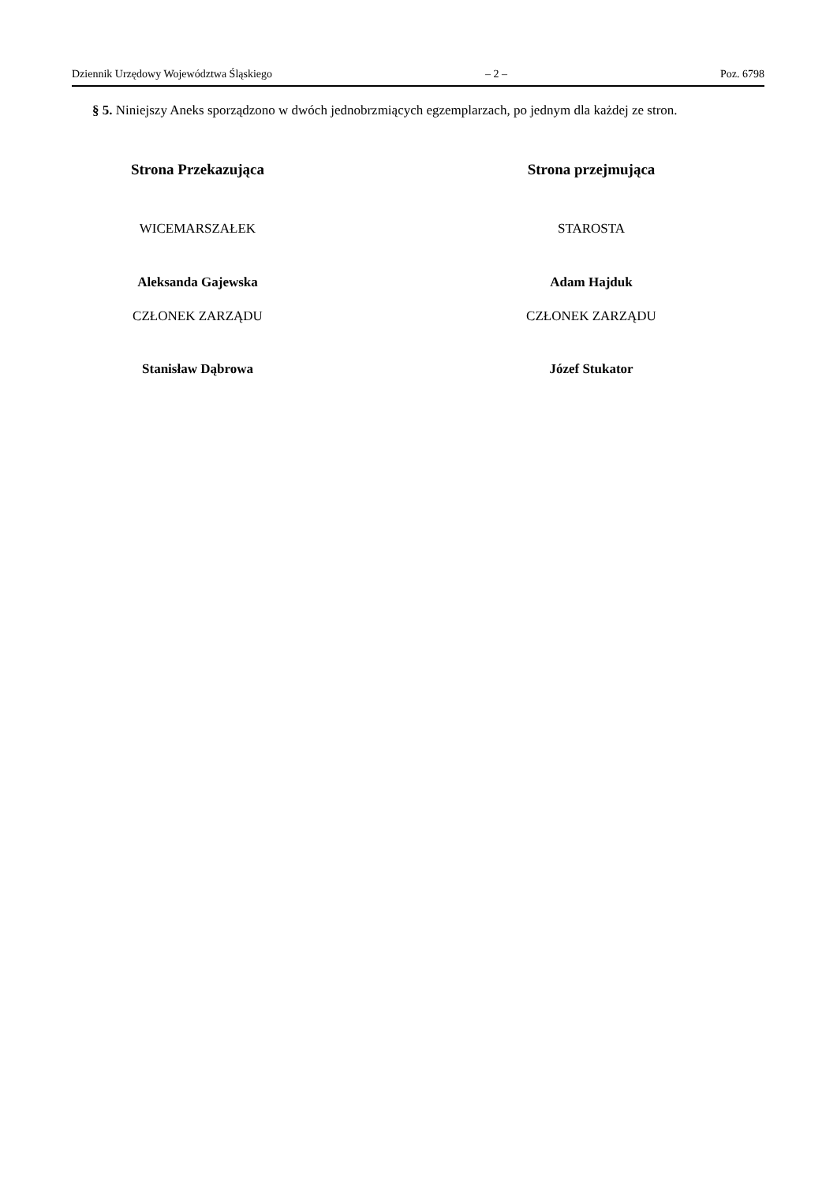Dziennik Urzędowy Województwa Śląskiego – 2 – Poz. 6798
§ 5. Niniejszy Aneks sporządzono w dwóch jednobrzmiących egzemplarzach, po jednym dla każdej ze stron.
Strona Przekazująca
WICEMARSZAŁEK
Aleksanda Gajewska
CZŁONEK ZARZĄDU
Stanisław Dąbrowa
Strona przejmująca
STAROSTA
Adam Hajduk
CZŁONEK ZARZĄDU
Józef Stukator